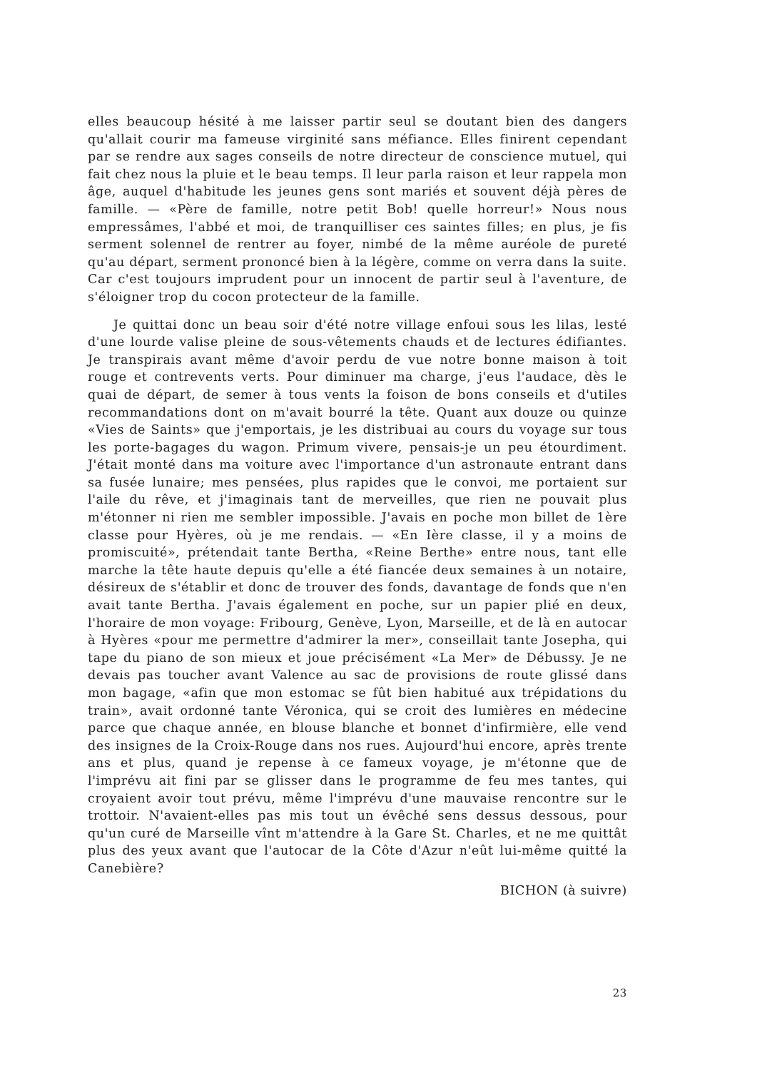elles beaucoup hésité à me laisser partir seul se doutant bien des dangers qu'allait courir ma fameuse virginité sans méfiance. Elles finirent cependant par se rendre aux sages conseils de notre directeur de conscience mutuel, qui fait chez nous la pluie et le beau temps. Il leur parla raison et leur rappela mon âge, auquel d'habitude les jeunes gens sont mariés et souvent déjà pères de famille. — «Père de famille, notre petit Bob! quelle horreur!» Nous nous empressâmes, l'abbé et moi, de tranquilliser ces saintes filles; en plus, je fis serment solennel de rentrer au foyer, nimbé de la même auréole de pureté qu'au départ, serment prononcé bien à la légère, comme on verra dans la suite. Car c'est toujours imprudent pour un innocent de partir seul à l'aventure, de s'éloigner trop du cocon protecteur de la famille.
Je quittai donc un beau soir d'été notre village enfoui sous les lilas, lesté d'une lourde valise pleine de sous-vêtements chauds et de lectures édifiantes. Je transpirais avant même d'avoir perdu de vue notre bonne maison à toit rouge et contrevents verts. Pour diminuer ma charge, j'eus l'audace, dès le quai de départ, de semer à tous vents la foison de bons conseils et d'utiles recommandations dont on m'avait bourré la tête. Quant aux douze ou quinze «Vies de Saints» que j'emportais, je les distribuai au cours du voyage sur tous les porte-bagages du wagon. Primum vivere, pensais-je un peu étourdiment. J'était monté dans ma voiture avec l'importance d'un astronaute entrant dans sa fusée lunaire; mes pensées, plus rapides que le convoi, me portaient sur l'aile du rêve, et j'imaginais tant de merveilles, que rien ne pouvait plus m'étonner ni rien me sembler impossible. J'avais en poche mon billet de 1ère classe pour Hyères, où je me rendais. — «En Ière classe, il y a moins de promiscuité», prétendait tante Bertha, «Reine Berthe» entre nous, tant elle marche la tête haute depuis qu'elle a été fiancée deux semaines à un notaire, désireux de s'établir et donc de trouver des fonds, davantage de fonds que n'en avait tante Bertha. J'avais également en poche, sur un papier plié en deux, l'horaire de mon voyage: Fribourg, Genève, Lyon, Marseille, et de là en autocar à Hyères «pour me permettre d'admirer la mer», conseillait tante Josepha, qui tape du piano de son mieux et joue précisément «La Mer» de Débussy. Je ne devais pas toucher avant Valence au sac de provisions de route glissé dans mon bagage, «afin que mon estomac se fût bien habitué aux trépidations du train», avait ordonné tante Véronica, qui se croit des lumières en médecine parce que chaque année, en blouse blanche et bonnet d'infirmière, elle vend des insignes de la Croix-Rouge dans nos rues. Aujourd'hui encore, après trente ans et plus, quand je repense à ce fameux voyage, je m'étonne que de l'imprévu ait fini par se glisser dans le programme de feu mes tantes, qui croyaient avoir tout prévu, même l'imprévu d'une mauvaise rencontre sur le trottoir. N'avaient-elles pas mis tout un évêché sens dessus dessous, pour qu'un curé de Marseille vînt m'attendre à la Gare St. Charles, et ne me quittât plus des yeux avant que l'autocar de la Côte d'Azur n'eût lui-même quitté la Canebière?
BICHON (à suivre)
23